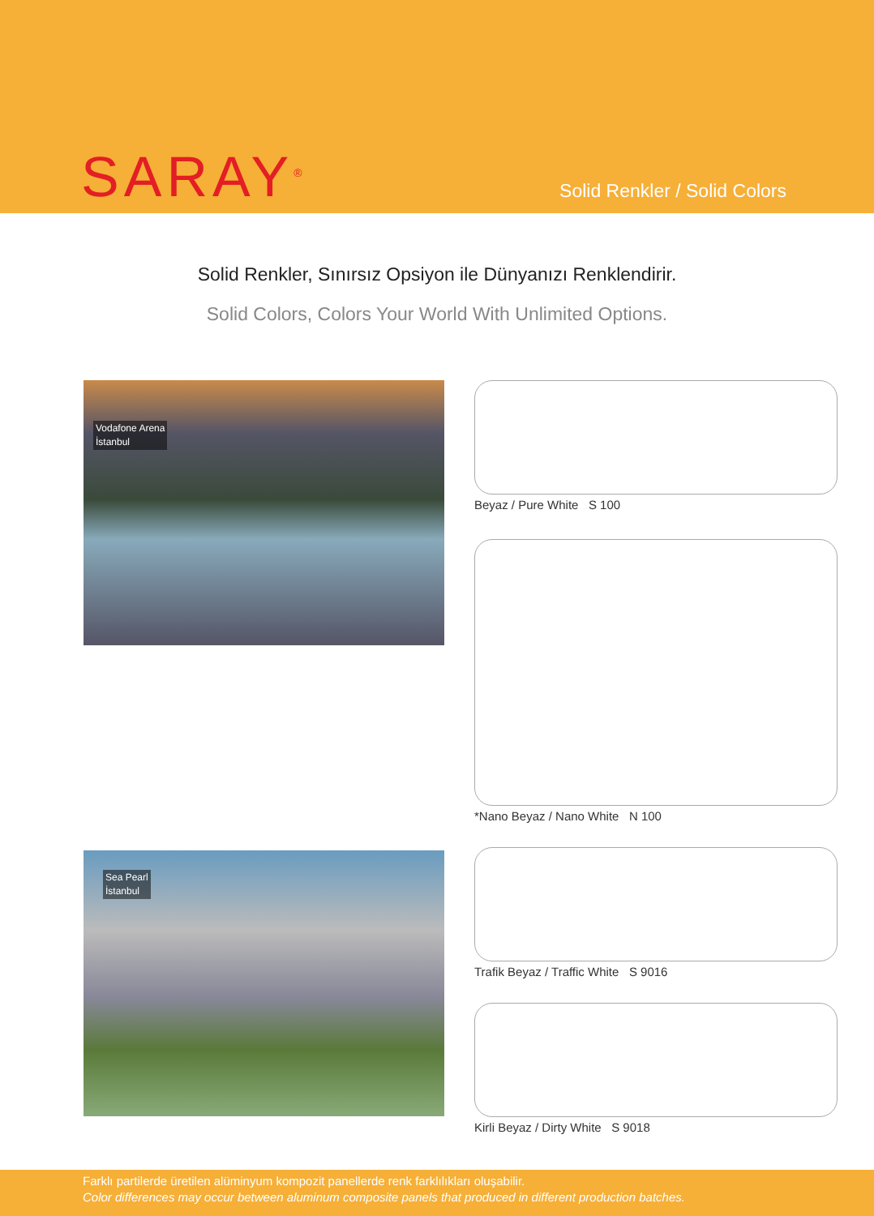SARAY<sup>®</sup> Solid Renkler / Solid Colors
Solid Renkler, Sınırsız Opsiyon ile Dünyanızı Renklendirir.
Solid Colors, Colors Your World With Unlimited Options.
Vodafone Arena
İstanbul
Beyaz / Pure White S 100
*Nano Beyaz / Nano White N 100
Sea Pearl
İstanbul
Trafik Beyaz / Traffic White S 9016
Kirli Beyaz / Dirty White S 9018
Farklı partilerde üretilen alüminyum kompozit panellerde renk farklılıkları oluşabilir.
Color differences may occur between aluminum composite panels that produced in different production batches.